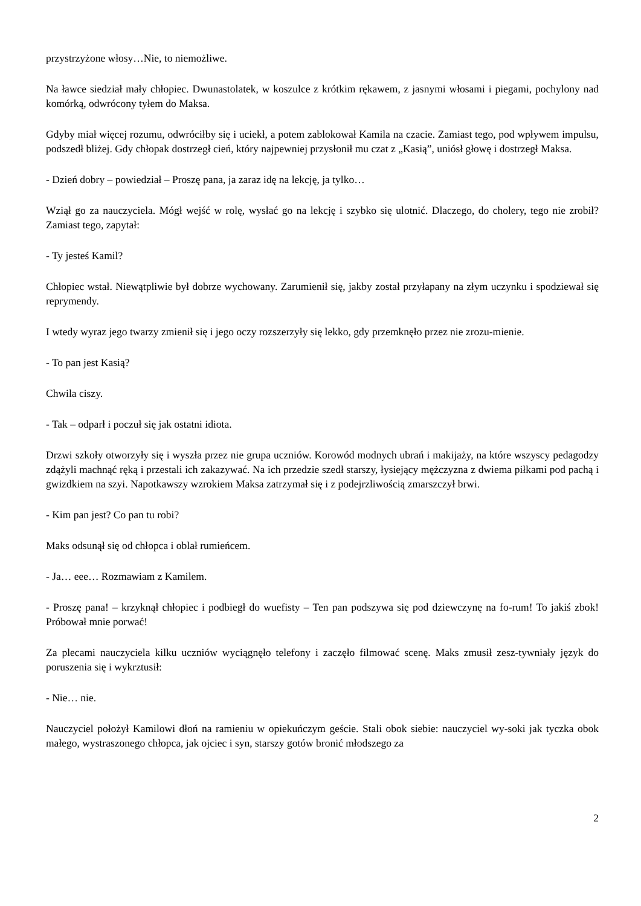przystrzyżone włosy…Nie, to niemożliwe.
Na ławce siedział mały chłopiec. Dwunastolatek, w koszulce z krótkim rękawem, z jasnymi włosami i piegami, pochylony nad komórką, odwrócony tyłem do Maksa.
Gdyby miał więcej rozumu, odwróciłby się i uciekł, a potem zablokował Kamila na czacie. Zamiast tego, pod wpływem impulsu, podszedł bliżej. Gdy chłopak dostrzegł cień, który najpewniej przysłonił mu czat z „Kasią”, uniósł głowę i dostrzegł Maksa.
- Dzień dobry – powiedział – Proszę pana, ja zaraz idę na lekcję, ja tylko…
Wziął go za nauczyciela. Mógł wejść w rolę, wysłać go na lekcję i szybko się ulotnić. Dlaczego, do cholery, tego nie zrobił? Zamiast tego, zapytał:
- Ty jesteś Kamil?
Chłopiec wstał. Niewątpliwie był dobrze wychowany. Zarumienił się, jakby został przyłapany na złym uczynku i spodziewał się reprymendy.
I wtedy wyraz jego twarzy zmienił się i jego oczy rozszerzyły się lekko, gdy przemknęło przez nie zrozu-mienie.
- To pan jest Kasią?
Chwila ciszy.
- Tak – odparł i poczuł się jak ostatni idiota.
Drzwi szkoły otworzyły się i wyszła przez nie grupa uczniów. Korowód modnych ubrań i makijaży, na które wszyscy pedagodzy zdążyli machnąć ręką i przestali ich zakazywać. Na ich przedzie szedł starszy, łysiejący mężczyzna z dwiema piłkami pod pachą i gwizdkiem na szyi. Napotkawszy wzrokiem Maksa zatrzymał się i z podejrzliwością zmarszczył brwi.
- Kim pan jest? Co pan tu robi?
Maks odsunął się od chłopca i oblał rumieńcem.
- Ja… eee… Rozmawiam z Kamilem.
- Proszę pana! – krzyknął chłopiec i podbiegł do wuefisty – Ten pan podszywa się pod dziewczynę na fo-rum! To jakiś zbok! Próbował mnie porwać!
Za plecami nauczyciela kilku uczniów wyciągnęło telefony i zaczęło filmować scenę. Maks zmusił zesz-tywniały język do poruszenia się i wykrztusił:
- Nie… nie.
Nauczyciel położył Kamilowi dłoń na ramieniu w opiekuńczym geście. Stali obok siebie: nauczyciel wy-soki jak tyczka obok małego, wystraszonego chłopca, jak ojciec i syn, starszy gotów bronić młodszego za
2